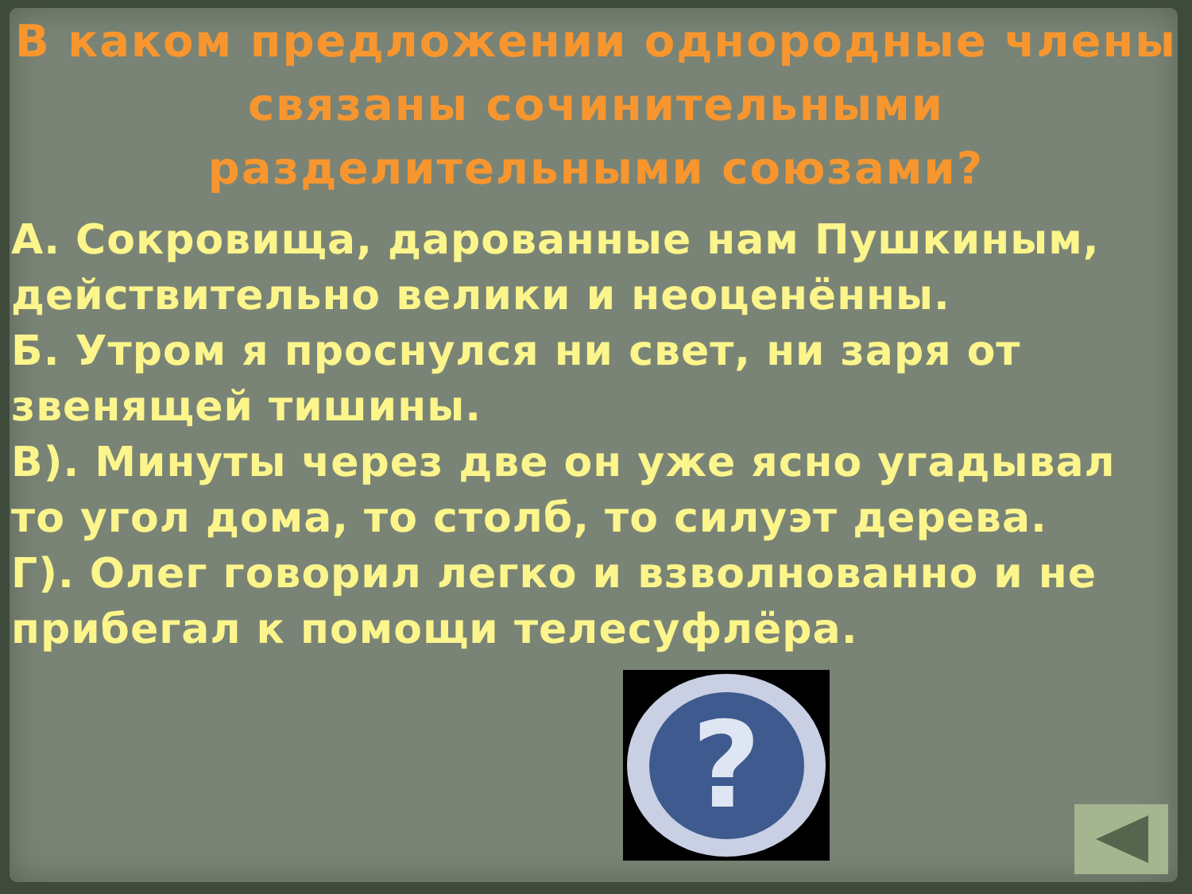В каком предложении однородные члены связаны сочинительными разделительными союзами?
А. Сокровища, дарованные нам Пушкиным, действительно велики и неоценённы.
Б. Утром я проснулся ни свет, ни заря от звенящей тишины.
В). Минуты через две он уже ясно угадывал то угол дома, то столб, то силуэт дерева.
Г). Олег говорил легко и взволнованно и не прибегал к помощи телесуфлёра.
?